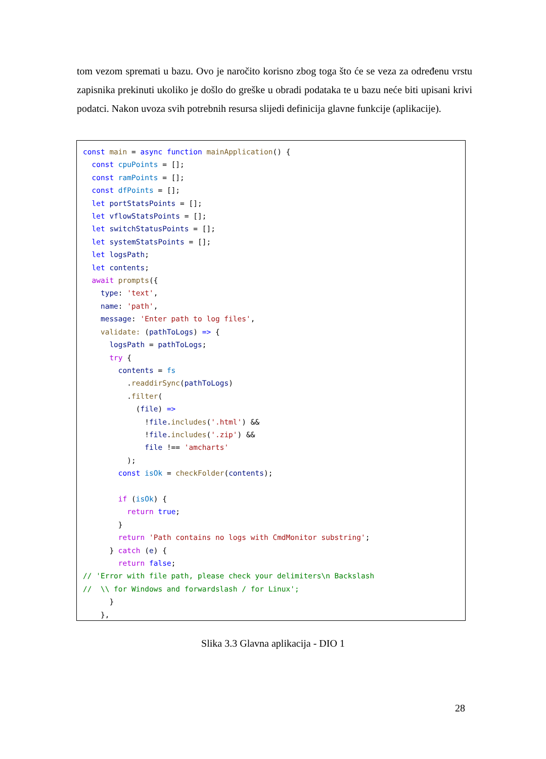tom vezom spremati u bazu. Ovo je naročito korisno zbog toga što će se veza za određenu vrstu zapisnika prekinuti ukoliko je došlo do greške u obradi podataka te u bazu neće biti upisani krivi podatci. Nakon uvoza svih potrebnih resursa slijedi definicija glavne funkcije (aplikacije).
const main = async function mainApplication() {
  const cpuPoints = [];
  const ramPoints = [];
  const dfPoints = [];
  let portStatsPoints = [];
  let vflowStatsPoints = [];
  let switchStatusPoints = [];
  let systemStatsPoints = [];
  let logsPath;
  let contents;
  await prompts({
    type: 'text',
    name: 'path',
    message: 'Enter path to log files',
    validate: (pathToLogs) => {
      logsPath = pathToLogs;
      try {
        contents = fs
          . readdirSync(pathToLogs)
          . filter(
            (file) =>
              !file. includes('.html') &&
              !file. includes('.zip') &&
              file !== 'amcharts'
          );
        const isOk = checkFolder(contents);

        if (isOk) {
          return true;
        }
        return 'Path contains no logs with CmdMonitor substring';
      } catch (e) {
        return false;
// 'Error with file path, please check your delimiters\n Backslash
//  \\ for Windows and forwardslash / for Linux';
      }
    },
Slika 3.3 Glavna aplikacija - DIO 1
28